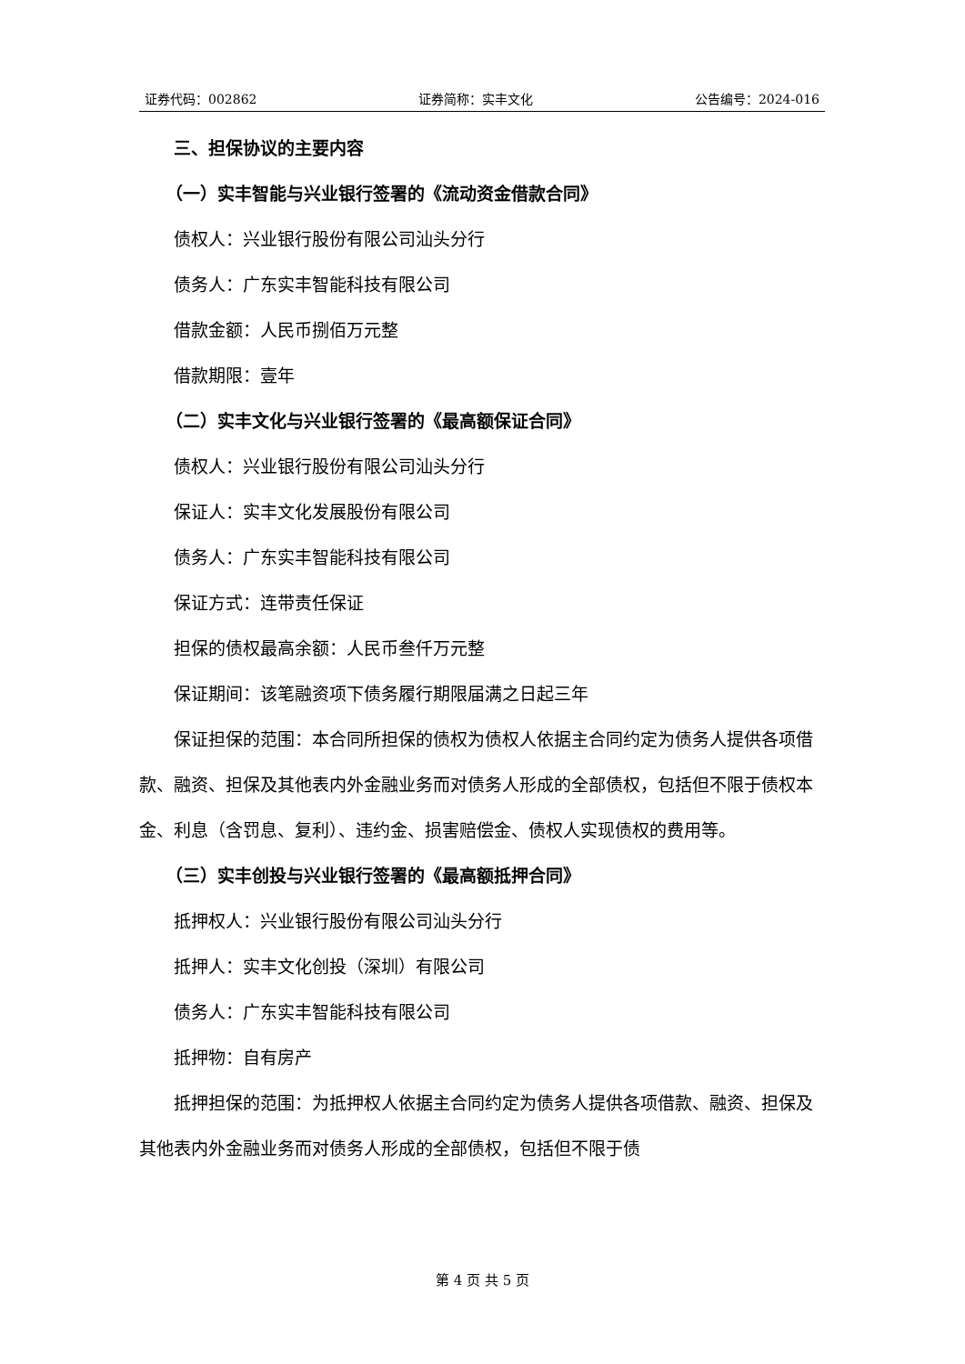证券代码：002862 证券简称：实丰文化 公告编号：2024-016
三、担保协议的主要内容
（一）实丰智能与兴业银行签署的《流动资金借款合同》
债权人：兴业银行股份有限公司汕头分行
债务人：广东实丰智能科技有限公司
借款金额：人民币捌佰万元整
借款期限：壹年
（二）实丰文化与兴业银行签署的《最高额保证合同》
债权人：兴业银行股份有限公司汕头分行
保证人：实丰文化发展股份有限公司
债务人：广东实丰智能科技有限公司
保证方式：连带责任保证
担保的债权最高余额：人民币叁仟万元整
保证期间：该笔融资项下债务履行期限届满之日起三年
保证担保的范围：本合同所担保的债权为债权人依据主合同约定为债务人提供各项借款、融资、担保及其他表内外金融业务而对债务人形成的全部债权，包括但不限于债权本金、利息（含罚息、复利）、违约金、损害赔偿金、债权人实现债权的费用等。
（三）实丰创投与兴业银行签署的《最高额抵押合同》
抵押权人：兴业银行股份有限公司汕头分行
抵押人：实丰文化创投（深圳）有限公司
债务人：广东实丰智能科技有限公司
抵押物：自有房产
抵押担保的范围：为抵押权人依据主合同约定为债务人提供各项借款、融资、担保及其他表内外金融业务而对债务人形成的全部债权，包括但不限于债
第 4 页 共 5 页